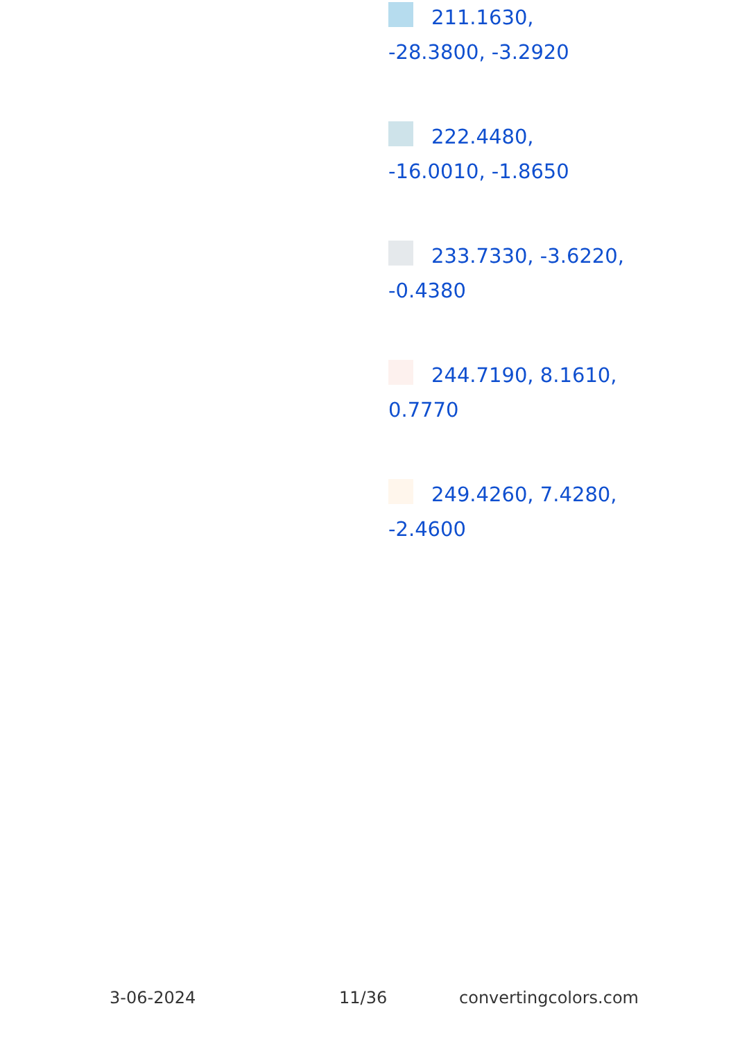211.1630, -28.3800, -3.2920
222.4480, -16.0010, -1.8650
233.7330, -3.6220, -0.4380
244.7190, 8.1610, 0.7770
249.4260, 7.4280, -2.4600
3-06-2024 11/36 convertingcolors.com